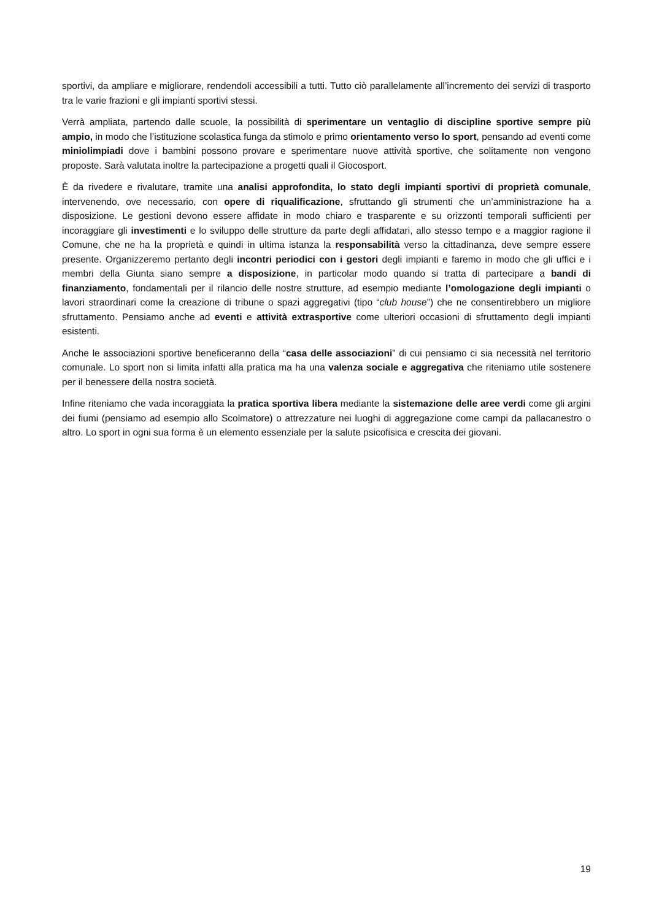sportivi, da ampliare e migliorare, rendendoli accessibili a tutti. Tutto ciò parallelamente all’incremento dei servizi di trasporto tra le varie frazioni e gli impianti sportivi stessi.
Verrà ampliata, partendo dalle scuole, la possibilità di sperimentare un ventaglio di discipline sportive sempre più ampio, in modo che l’istituzione scolastica funga da stimolo e primo orientamento verso lo sport, pensando ad eventi come miniolimpiadi dove i bambini possono provare e sperimentare nuove attività sportive, che solitamente non vengono proposte. Sarà valutata inoltre la partecipazione a progetti quali il Giocosport.
È da rivedere e rivalutare, tramite una analisi approfondita, lo stato degli impianti sportivi di proprietà comunale, intervenendo, ove necessario, con opere di riqualificazione, sfruttando gli strumenti che un’amministrazione ha a disposizione. Le gestioni devono essere affidate in modo chiaro e trasparente e su orizzonti temporali sufficienti per incoraggiare gli investimenti e lo sviluppo delle strutture da parte degli affidatari, allo stesso tempo e a maggior ragione il Comune, che ne ha la proprietà e quindi in ultima istanza la responsabilità verso la cittadinanza, deve sempre essere presente. Organizzeremo pertanto degli incontri periodici con i gestori degli impianti e faremo in modo che gli uffici e i membri della Giunta siano sempre a disposizione, in particolar modo quando si tratta di partecipare a bandi di finanziamento, fondamentali per il rilancio delle nostre strutture, ad esempio mediante l’omologazione degli impianti o lavori straordinari come la creazione di tribune o spazi aggregativi (tipo “club house”) che ne consentirebbero un migliore sfruttamento. Pensiamo anche ad eventi e attività extrasportive come ulteriori occasioni di sfruttamento degli impianti esistenti.
Anche le associazioni sportive beneficeranno della “casa delle associazioni” di cui pensiamo ci sia necessità nel territorio comunale. Lo sport non si limita infatti alla pratica ma ha una valenza sociale e aggregativa che riteniamo utile sostenere per il benessere della nostra società.
Infine riteniamo che vada incoraggiata la pratica sportiva libera mediante la sistemazione delle aree verdi come gli argini dei fiumi (pensiamo ad esempio allo Scolmatore) o attrezzature nei luoghi di aggregazione come campi da pallacanestro o altro. Lo sport in ogni sua forma è un elemento essenziale per la salute psicofisica e crescita dei giovani.
19